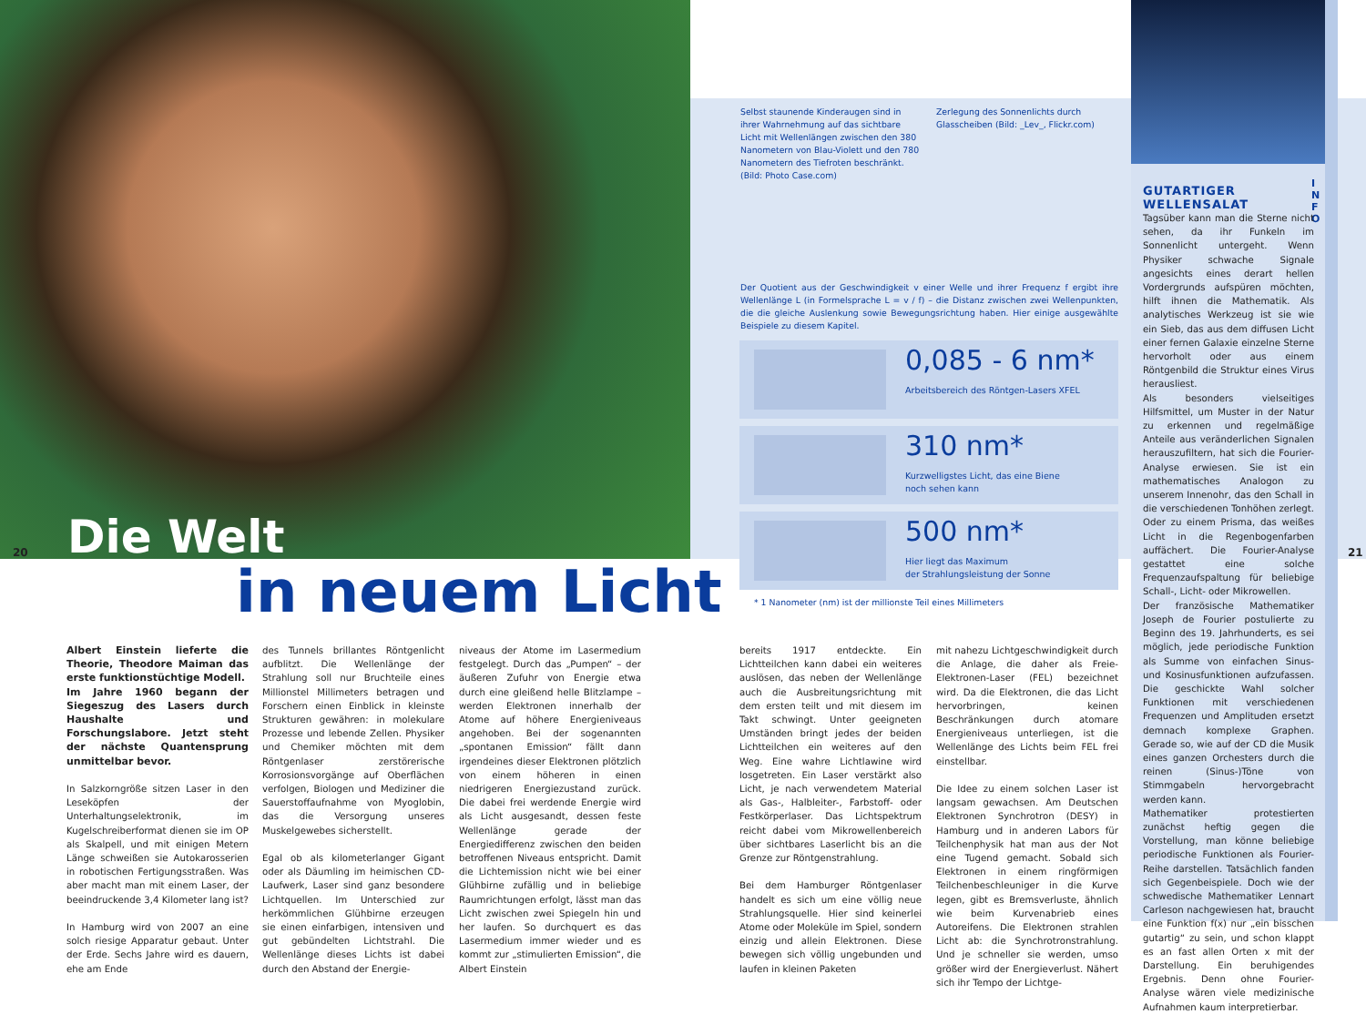20
Die Welt
in neuem Licht
Selbst staunende Kinderaugen sind in ihrer Wahrnehmung auf das sichtbare Licht mit Wellenlängen zwischen den 380 Nanometern von Blau-Violett und den 780 Nanometern des Tiefroten beschränkt. (Bild: Photo Case.com)
Zerlegung des Sonnenlichts durch Glasscheiben (Bild: _Lev_, Flickr.com)
Der Quotient aus der Geschwindigkeit v einer Welle und ihrer Frequenz f ergibt ihre Wellenlänge L (in Formelsprache L = v / f) – die Distanz zwischen zwei Wellenpunkten, die die gleiche Auslenkung sowie Bewegungsrichtung haben. Hier einige ausgewählte Beispiele zu diesem Kapitel.
0,085 - 6 nm*
Arbeitsbereich des Röntgen-Lasers XFEL
310 nm*
Kurzwelligstes Licht, das eine Biene
noch sehen kann
500 nm*
Hier liegt das Maximum
der Strahlungsleistung der Sonne
* 1 Nanometer (nm) ist der millionste Teil eines Millimeters
Albert Einstein lieferte die Theorie, Theodore Maiman das erste funktionstüchtige Modell.
Im Jahre 1960 begann der Siegeszug des Lasers durch Haushalte und Forschungslabore. Jetzt steht der nächste Quantensprung unmittelbar bevor.
In Salzkorngröße sitzen Laser in den Leseköpfen der Unterhaltungselektronik, im Kugelschreiberformat dienen sie im OP als Skalpell, und mit einigen Metern Länge schweißen sie Autokarosserien in robotischen Fertigungsstraßen. Was aber macht man mit einem Laser, der beeindruckende 3,4 Kilometer lang ist?
In Hamburg wird von 2007 an eine solch riesige Apparatur gebaut. Unter der Erde. Sechs Jahre wird es dauern, ehe am Ende
des Tunnels brillantes Röntgenlicht aufblitzt. Die Wellenlänge der Strahlung soll nur Bruchteile eines Millionstel Millimeters betragen und Forschern einen Einblick in kleinste Strukturen gewähren: in molekulare Prozesse und lebende Zellen. Physiker und Chemiker möchten mit dem Röntgenlaser zerstörerische Korrosionsvorgänge auf Oberflächen verfolgen, Biologen und Mediziner die Sauerstoffaufnahme von Myoglobin, das die Versorgung unseres Muskelgewebes sicherstellt.
Egal ob als kilometerlanger Gigant oder als Däumling im heimischen CD-Laufwerk, Laser sind ganz besondere Lichtquellen. Im Unterschied zur herkömmlichen Glühbirne erzeugen sie einen einfarbigen, intensiven und gut gebündelten Lichtstrahl. Die Wellenlänge dieses Lichts ist dabei durch den Abstand der Energie-
niveaus der Atome im Lasermedium festgelegt. Durch das „Pumpen“ – der äußeren Zufuhr von Energie etwa durch eine gleißend helle Blitzlampe – werden Elektronen innerhalb der Atome auf höhere Energieniveaus angehoben. Bei der sogenannten „spontanen Emission“ fällt dann irgendeines dieser Elektronen plötzlich von einem höheren in einen niedrigeren Energiezustand zurück. Die dabei frei werdende Energie wird als Licht ausgesandt, dessen feste Wellenlänge gerade der Energiedifferenz zwischen den beiden betroffenen Niveaus entspricht. Damit die Lichtemission nicht wie bei einer Glühbirne zufällig und in beliebige Raumrichtungen erfolgt, lässt man das Licht zwischen zwei Spiegeln hin und her laufen. So durchquert es das Lasermedium immer wieder und es kommt zur „stimulierten Emission“, die Albert Einstein
bereits 1917 entdeckte. Ein Lichtteilchen kann dabei ein weiteres auslösen, das neben der Wellenlänge auch die Ausbreitungsrichtung mit dem ersten teilt und mit diesem im Takt schwingt. Unter geeigneten Umständen bringt jedes der beiden Lichtteilchen ein weiteres auf den Weg. Eine wahre Lichtlawine wird losgetreten. Ein Laser verstärkt also Licht, je nach verwendetem Material als Gas-, Halbleiter-, Farbstoff- oder Festkörperlaser. Das Lichtspektrum reicht dabei vom Mikrowellenbereich über sichtbares Laserlicht bis an die Grenze zur Röntgenstrahlung.
Bei dem Hamburger Röntgenlaser handelt es sich um eine völlig neue Strahlungsquelle. Hier sind keinerlei Atome oder Moleküle im Spiel, sondern einzig und allein Elektronen. Diese bewegen sich völlig ungebunden und laufen in kleinen Paketen
mit nahezu Lichtgeschwindigkeit durch die Anlage, die daher als Freie-Elektronen-Laser (FEL) bezeichnet wird. Da die Elektronen, die das Licht hervorbringen, keinen Beschränkungen durch atomare Energieniveaus unterliegen, ist die Wellenlänge des Lichts beim FEL frei einstellbar.
Die Idee zu einem solchen Laser ist langsam gewachsen. Am Deutschen Elektronen Synchrotron (DESY) in Hamburg und in anderen Labors für Teilchenphysik hat man aus der Not eine Tugend gemacht. Sobald sich Elektronen in einem ringförmigen Teilchenbeschleuniger in die Kurve legen, gibt es Bremsverluste, ähnlich wie beim Kurvenabrieb eines Autoreifens. Die Elektronen strahlen Licht ab: die Synchrotronstrahlung. Und je schneller sie werden, umso größer wird der Energieverlust. Nähert sich ihr Tempo der Lichtge-
I
N
F
O
GUTARTIGER
WELLENSALAT
Tagsüber kann man die Sterne nicht sehen, da ihr Funkeln im Sonnenlicht untergeht. Wenn Physiker schwache Signale angesichts eines derart hellen Vordergrunds aufspüren möchten, hilft ihnen die Mathematik. Als analytisches Werkzeug ist sie wie ein Sieb, das aus dem diffusen Licht einer fernen Galaxie einzelne Sterne hervorholt oder aus einem Röntgenbild die Struktur eines Virus herausliest.
Als besonders vielseitiges Hilfsmittel, um Muster in der Natur zu erkennen und regelmäßige Anteile aus veränderlichen Signalen herauszufiltern, hat sich die Fourier-Analyse erwiesen. Sie ist ein mathematisches Analogon zu unserem Innenohr, das den Schall in die verschiedenen Tonhöhen zerlegt. Oder zu einem Prisma, das weißes Licht in die Regenbogenfarben auffächert. Die Fourier-Analyse gestattet eine solche Frequenzaufspaltung für beliebige Schall-, Licht- oder Mikrowellen.
Der französische Mathematiker Joseph de Fourier postulierte zu Beginn des 19. Jahrhunderts, es sei möglich, jede periodische Funktion als Summe von einfachen Sinus- und Kosinusfunktionen aufzufassen. Die geschickte Wahl solcher Funktionen mit verschiedenen Frequenzen und Amplituden ersetzt demnach komplexe Graphen. Gerade so, wie auf der CD die Musik eines ganzen Orchesters durch die reinen (Sinus-)Töne von Stimmgabeln hervorgebracht werden kann.
Mathematiker protestierten zunächst heftig gegen die Vorstellung, man könne beliebige periodische Funktionen als Fourier-Reihe darstellen. Tatsächlich fanden sich Gegenbeispiele. Doch wie der schwedische Mathematiker Lennart Carleson nachgewiesen hat, braucht eine Funktion f(x) nur „ein bisschen gutartig“ zu sein, und schon klappt es an fast allen Orten x mit der Darstellung. Ein beruhigendes Ergebnis. Denn ohne Fourier-Analyse wären viele medizinische Aufnahmen kaum interpretierbar.
21